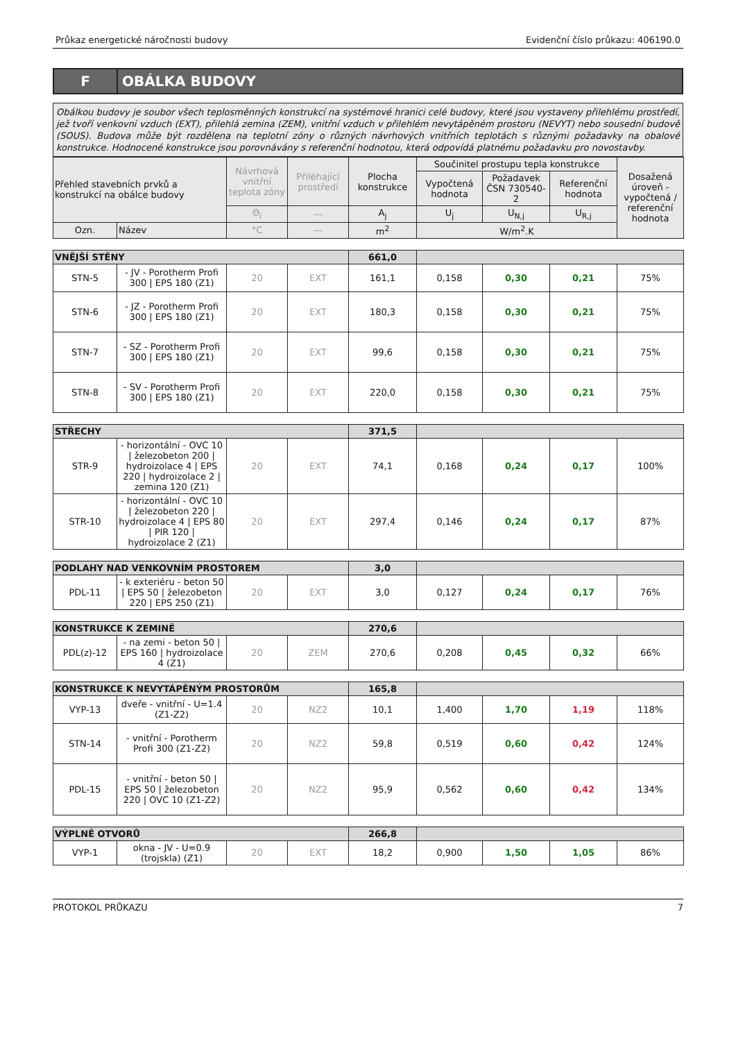Průkaz energetické náročnosti budovy Evidenční číslo průkazu: 406190.0
F
OBÁLKA BUDOVY
Obálkou budovy je soubor všech teplosměnných konstrukcí na systémové hranici celé budovy, které jsou vystaveny přilehlému prostředí, jež tvoří venkovní vzduch (EXT), přilehlá zemina (ZEM), vnitřní vzduch v přilehlém nevytápěném prostoru (NEVYT) nebo sousední budově (SOUS). Budova může být rozdělena na teplotní zóny o různých návrhových vnitřních teplotách s různými požadavky na obalové konstrukce. Hodnocené konstrukce jsou porovnávány s referenční hodnotou, která odpovídá platnému požadavku pro novostavby.
| Přehled stavebních prvků a konstrukcí na obálce budovy | | Návrhová vnitřní teplota zóny | Přiléhající prostředí | Plocha konstrukce | Součinitel prostupu tepla konstrukce | | | Dosažená úroveň - vypočtená / referenční hodnota |
| --- | --- | --- | --- | --- | --- | --- | --- | --- |
| | | | | | Vypočtená hodnota | Požadavek ČSN 730540-2 | Referenční hodnota | |
| | | Θ<sub>i</sub> | --- | A<sub>j</sub> | U<sub>j</sub> | U<sub>N,j</sub> | U<sub>R,j</sub> | |
| Ozn. | Název | °C | --- | m<sup>2</sup> | W/m<sup>2</sup>.K | | | |
| VNĚJŠÍ STĚNY | | | | 661,0 | | | | |
| STN-5 | - JV - Porotherm Profi 300 / EPS 180 (Z1) | 20 | EXT | 161,1 | 0,158 | 0,30 | 0,21 | 75% |
| STN-6 | - JZ - Porotherm Profi 300 / EPS 180 (Z1) | 20 | EXT | 180,3 | 0,158 | 0,30 | 0,21 | 75% |
| STN-7 | - SZ - Porotherm Profi 300 / EPS 180 (Z1) | 20 | EXT | 99,6 | 0,158 | 0,30 | 0,21 | 75% |
| STN-8 | - SV - Porotherm Profi 300 / EPS 180 (Z1) | 20 | EXT | 220,0 | 0,158 | 0,30 | 0,21 | 75% |
| STŘECHY | | | | 371,5 | | | | |
| STR-9 | - horizontální - OVC 10 / železobeton 200 / hydroizolace 4 / EPS 220 / hydroizolace 2 / zemina 120 (Z1) | 20 | EXT | 74,1 | 0,168 | 0,24 | 0,17 | 100% |
| STR-10 | - horizontální - OVC 10 / železobeton 220 / hydroizolace 4 / EPS 80 / PIR 120 / hydroizolace 2 (Z1) | 20 | EXT | 297,4 | 0,146 | 0,24 | 0,17 | 87% |
| PODLAHY NAD VENKOVNÍM PROSTOREM | | | | 3,0 | | | | |
| PDL-11 | - k exteriéru - beton 50 / EPS 50 / železobeton 220 / EPS 250 (Z1) | 20 | EXT | 3,0 | 0,127 | 0,24 | 0,17 | 76% |
| KONSTRUKCE K ZEMINĚ | | | | 270,6 | | | | |
| PDL(z)-12 | - na zemi - beton 50 / EPS 160 / hydroizolace 4 (Z1) | 20 | ZEM | 270,6 | 0,208 | 0,45 | 0,32 | 66% |
| KONSTRUKCE K NEVYTÁPĚNÝM PROSTORŮM | | | | 165,8 | | | | |
| VYP-13 | dveře - vnitřní - U=1.4 (Z1-Z2) | 20 | NZ2 | 10,1 | 1,400 | 1,70 | 1,19 | 118% |
| STN-14 | - vnitřní - Porotherm Profi 300 (Z1-Z2) | 20 | NZ2 | 59,8 | 0,519 | 0,60 | 0,42 | 124% |
| PDL-15 | - vnitřní - beton 50 / EPS 50 / železobeton 220 / OVC 10 (Z1-Z2) | 20 | NZ2 | 95,9 | 0,562 | 0,60 | 0,42 | 134% |
| VÝPLNĚ OTVORŮ | | | | 266,8 | | | | |
| VYP-1 | okna - JV - U=0.9 (trojskla) (Z1) | 20 | EXT | 18,2 | 0,900 | 1,50 | 1,05 | 86% |
PROTOKOL PRŮKAZU 7